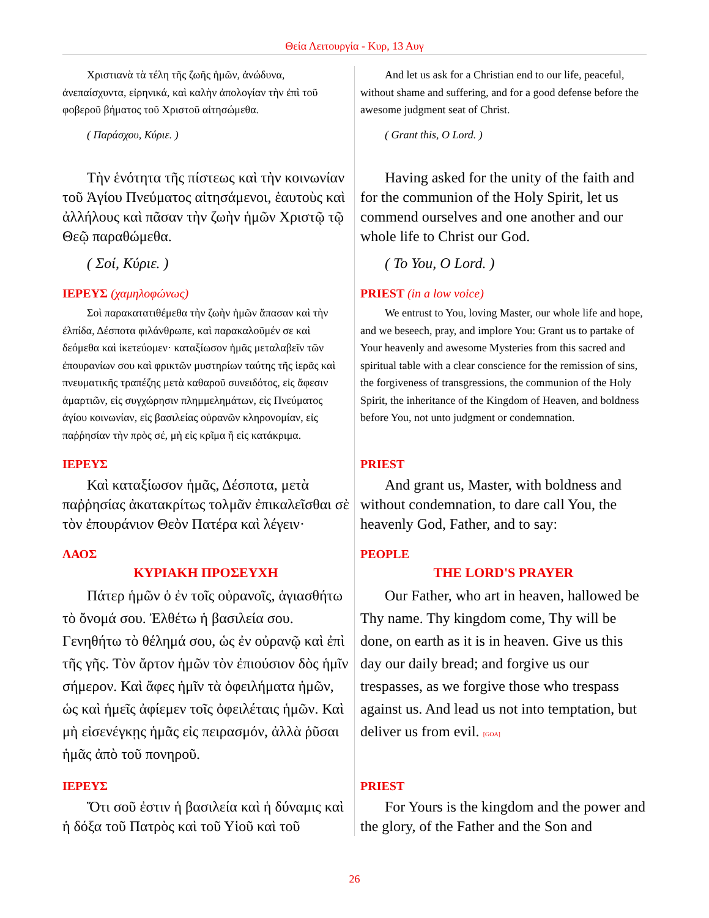Θεία Λειτουργία - Κυρ, 13 Αυγ
| Χριστιανὰ τὰ τέλη τῆς ζωῆς ἡμῶν, ἀνώδυνα, ἀνεπαίσχυντα, εἰρηνικά, καὶ καλὴν ἀπολογίαν τὴν ἐπὶ τοῦ φοβεροῦ βήματος τοῦ Χριστοῦ αἰτησώμεθα. ( Παράσχου, Κύριε. ) | And let us ask for a Christian end to our life, peaceful, without shame and suffering, and for a good defense before the awesome judgment seat of Christ. ( Grant this, O Lord. ) |
| Τὴν ἑνότητα τῆς πίστεως καὶ τὴν κοινωνίαν τοῦ Ἁγίου Πνεύματος αἰτησάμενοι, ἑαυτοὺς καὶ ἀλλήλους καὶ πᾶσαν τὴν ζωὴν ἡμῶν Χριστῷ τῷ Θεῷ παραθώμεθα. ( Σοί, Κύριε. ) | Having asked for the unity of the faith and for the communion of the Holy Spirit, let us commend ourselves and one another and our whole life to Christ our God. ( To You, O Lord. ) |
| ΙΕΡΕΥΣ (χαμηλοφώνως) Σοὶ παρακατατιθέμεθα τὴν ζωὴν ἡμῶν ἅπασαν καὶ τὴν ἐλπίδα, Δέσποτα φιλάνθρωπε, καὶ παρακαλοῦμέν σε καὶ δεόμεθα καὶ ἱκετεύομεν· καταξίωσον ἡμᾶς μεταλαβεῖν τῶν ἐπουρανίων σου καὶ φρικτῶν μυστηρίων ταύτης τῆς ἱερᾶς καὶ πνευματικῆς τραπέζης μετὰ καθαροῦ συνειδότος, εἰς ἄφεσιν ἁμαρτιῶν, εἰς συγχώρησιν πλημμελημάτων, εἰς Πνεύματος ἁγίου κοινωνίαν, εἰς βασιλείας οὐρανῶν κληρονομίαν, εἰς παῤῥησίαν τὴν πρὸς σέ, μὴ εἰς κρῖμα ἢ εἰς κατάκριμα. | PRIEST (in a low voice) We entrust to You, loving Master, our whole life and hope, and we beseech, pray, and implore You: Grant us to partake of Your heavenly and awesome Mysteries from this sacred and spiritual table with a clear conscience for the remission of sins, the forgiveness of transgressions, the communion of the Holy Spirit, the inheritance of the Kingdom of Heaven, and boldness before You, not unto judgment or condemnation. |
| ΙΕΡΕΥΣ Καὶ καταξίωσον ἡμᾶς, Δέσποτα, μετὰ παῤῥησίας ἀκατακρίτως τολμᾶν ἐπικαλεῖσθαι σὲ τὸν ἐπουράνιον Θεὸν Πατέρα καὶ λέγειν· | PRIEST And grant us, Master, with boldness and without condemnation, to dare call You, the heavenly God, Father, and to say: |
| ΛΑΟΣ ΚΥΡΙΑΚΗ ΠΡΟΣΕΥΧΗ Πάτερ ἡμῶν ὁ ἐν τοῖς οὐρανοῖς, ἁγιασθήτω τὸ ὄνομά σου. Ἐλθέτω ἡ βασιλεία σου. Γενηθήτω τὸ θέλημά σου, ὡς ἐν οὐρανῷ καὶ ἐπὶ τῆς γῆς. Τὸν ἄρτον ἡμῶν τὸν ἐπιούσιον δὸς ἡμῖν σήμερον. Καὶ ἄφες ἡμῖν τὰ ὀφειλήματα ἡμῶν, ὡς καὶ ἡμεῖς ἀφίεμεν τοῖς ὀφειλέταις ἡμῶν. Καὶ μὴ εἰσενέγκῃς ἡμᾶς εἰς πειρασμόν, ἀλλὰ ῥῦσαι ἡμᾶς ἀπὸ τοῦ πονηροῦ. | PEOPLE THE LORD'S PRAYER Our Father, who art in heaven, hallowed be Thy name. Thy kingdom come, Thy will be done, on earth as it is in heaven. Give us this day our daily bread; and forgive us our trespasses, as we forgive those who trespass against us. And lead us not into temptation, but deliver us from evil. [GOA] |
| ΙΕΡΕΥΣ Ὅτι σοῦ ἐστιν ἡ βασιλεία καὶ ἡ δύναμις καὶ ἡ δόξα τοῦ Πατρὸς καὶ τοῦ Υἱοῦ καὶ τοῦ | PRIEST For Yours is the kingdom and the power and the glory, of the Father and the Son and |
26